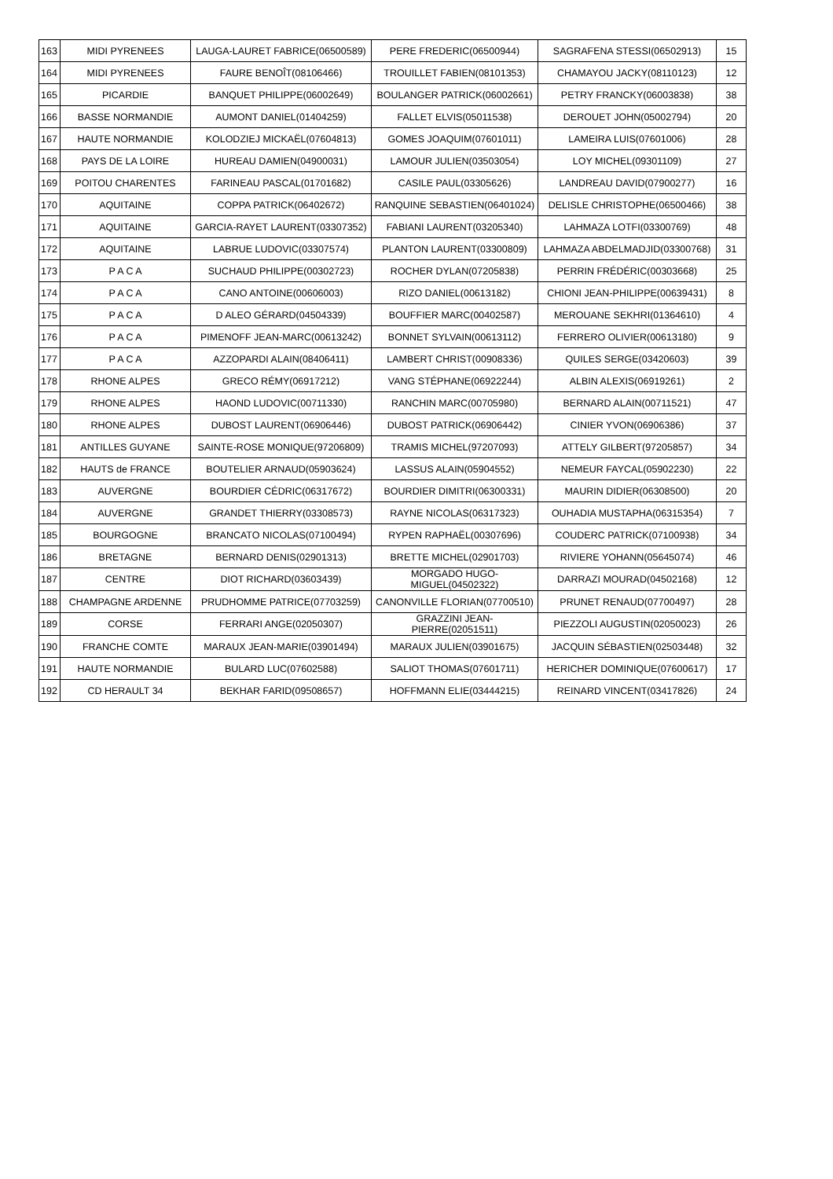| 163 | MIDI PYRENEES | LAUGA-LAURET FABRICE(06500589) | PERE FREDERIC(06500944) | SAGRAFENA STESSI(06502913) | 15 |
| 164 | MIDI PYRENEES | FAURE BENOÎT(08106466) | TROUILLET FABIEN(08101353) | CHAMAYOU JACKY(08110123) | 12 |
| 165 | PICARDIE | BANQUET PHILIPPE(06002649) | BOULANGER PATRICK(06002661) | PETRY FRANCKY(06003838) | 38 |
| 166 | BASSE NORMANDIE | AUMONT DANIEL(01404259) | FALLET ELVIS(05011538) | DEROUET JOHN(05002794) | 20 |
| 167 | HAUTE NORMANDIE | KOLODZIEJ MICKAËL(07604813) | GOMES JOAQUIM(07601011) | LAMEIRA LUIS(07601006) | 28 |
| 168 | PAYS DE LA LOIRE | HUREAU DAMIEN(04900031) | LAMOUR JULIEN(03503054) | LOY MICHEL(09301109) | 27 |
| 169 | POITOU CHARENTES | FARINEAU PASCAL(01701682) | CASILE PAUL(03305626) | LANDREAU DAVID(07900277) | 16 |
| 170 | AQUITAINE | COPPA PATRICK(06402672) | RANQUINE SEBASTIEN(06401024) | DELISLE CHRISTOPHE(06500466) | 38 |
| 171 | AQUITAINE | GARCIA-RAYET LAURENT(03307352) | FABIANI LAURENT(03205340) | LAHMAZA LOTFI(03300769) | 48 |
| 172 | AQUITAINE | LABRUE LUDOVIC(03307574) | PLANTON LAURENT(03300809) | LAHMAZA ABDELMADJID(03300768) | 31 |
| 173 | P A C A | SUCHAUD PHILIPPE(00302723) | ROCHER DYLAN(07205838) | PERRIN FRÉDÉRIC(00303668) | 25 |
| 174 | P A C A | CANO ANTOINE(00606003) | RIZO DANIEL(00613182) | CHIONI JEAN-PHILIPPE(00639431) | 8 |
| 175 | P A C A | D ALEO GÉRARD(04504339) | BOUFFIER MARC(00402587) | MEROUANE SEKHRI(01364610) | 4 |
| 176 | P A C A | PIMENOFF JEAN-MARC(00613242) | BONNET SYLVAIN(00613112) | FERRERO OLIVIER(00613180) | 9 |
| 177 | P A C A | AZZOPARDI ALAIN(08406411) | LAMBERT CHRIST(00908336) | QUILES SERGE(03420603) | 39 |
| 178 | RHONE ALPES | GRECO RÉMY(06917212) | VANG STÉPHANE(06922244) | ALBIN ALEXIS(06919261) | 2 |
| 179 | RHONE ALPES | HAOND LUDOVIC(00711330) | RANCHIN MARC(00705980) | BERNARD ALAIN(00711521) | 47 |
| 180 | RHONE ALPES | DUBOST LAURENT(06906446) | DUBOST PATRICK(06906442) | CINIER YVON(06906386) | 37 |
| 181 | ANTILLES GUYANE | SAINTE-ROSE MONIQUE(97206809) | TRAMIS MICHEL(97207093) | ATTELY GILBERT(97205857) | 34 |
| 182 | HAUTS de FRANCE | BOUTELIER ARNAUD(05903624) | LASSUS ALAIN(05904552) | NEMEUR FAYCAL(05902230) | 22 |
| 183 | AUVERGNE | BOURDIER CÉDRIC(06317672) | BOURDIER DIMITRI(06300331) | MAURIN DIDIER(06308500) | 20 |
| 184 | AUVERGNE | GRANDET THIERRY(03308573) | RAYNE NICOLAS(06317323) | OUHADIA MUSTAPHA(06315354) | 7 |
| 185 | BOURGOGNE | BRANCATO NICOLAS(07100494) | RYPEN RAPHAËL(00307696) | COUDERC PATRICK(07100938) | 34 |
| 186 | BRETAGNE | BERNARD DENIS(02901313) | BRETTE MICHEL(02901703) | RIVIERE YOHANN(05645074) | 46 |
| 187 | CENTRE | DIOT RICHARD(03603439) | MORGADO HUGO-MIGUEL(04502322) | DARRAZI MOURAD(04502168) | 12 |
| 188 | CHAMPAGNE ARDENNE | PRUDHOMME PATRICE(07703259) | CANONVILLE FLORIAN(07700510) | PRUNET RENAUD(07700497) | 28 |
| 189 | CORSE | FERRARI ANGE(02050307) | GRAZZINI JEAN-PIERRE(02051511) | PIEZZOLI AUGUSTIN(02050023) | 26 |
| 190 | FRANCHE COMTE | MARAUX JEAN-MARIE(03901494) | MARAUX JULIEN(03901675) | JACQUIN SÉBASTIEN(02503448) | 32 |
| 191 | HAUTE NORMANDIE | BULARD LUC(07602588) | SALIOT THOMAS(07601711) | HERICHER DOMINIQUE(07600617) | 17 |
| 192 | CD HERAULT 34 | BEKHAR FARID(09508657) | HOFFMANN ELIE(03444215) | REINARD VINCENT(03417826) | 24 |